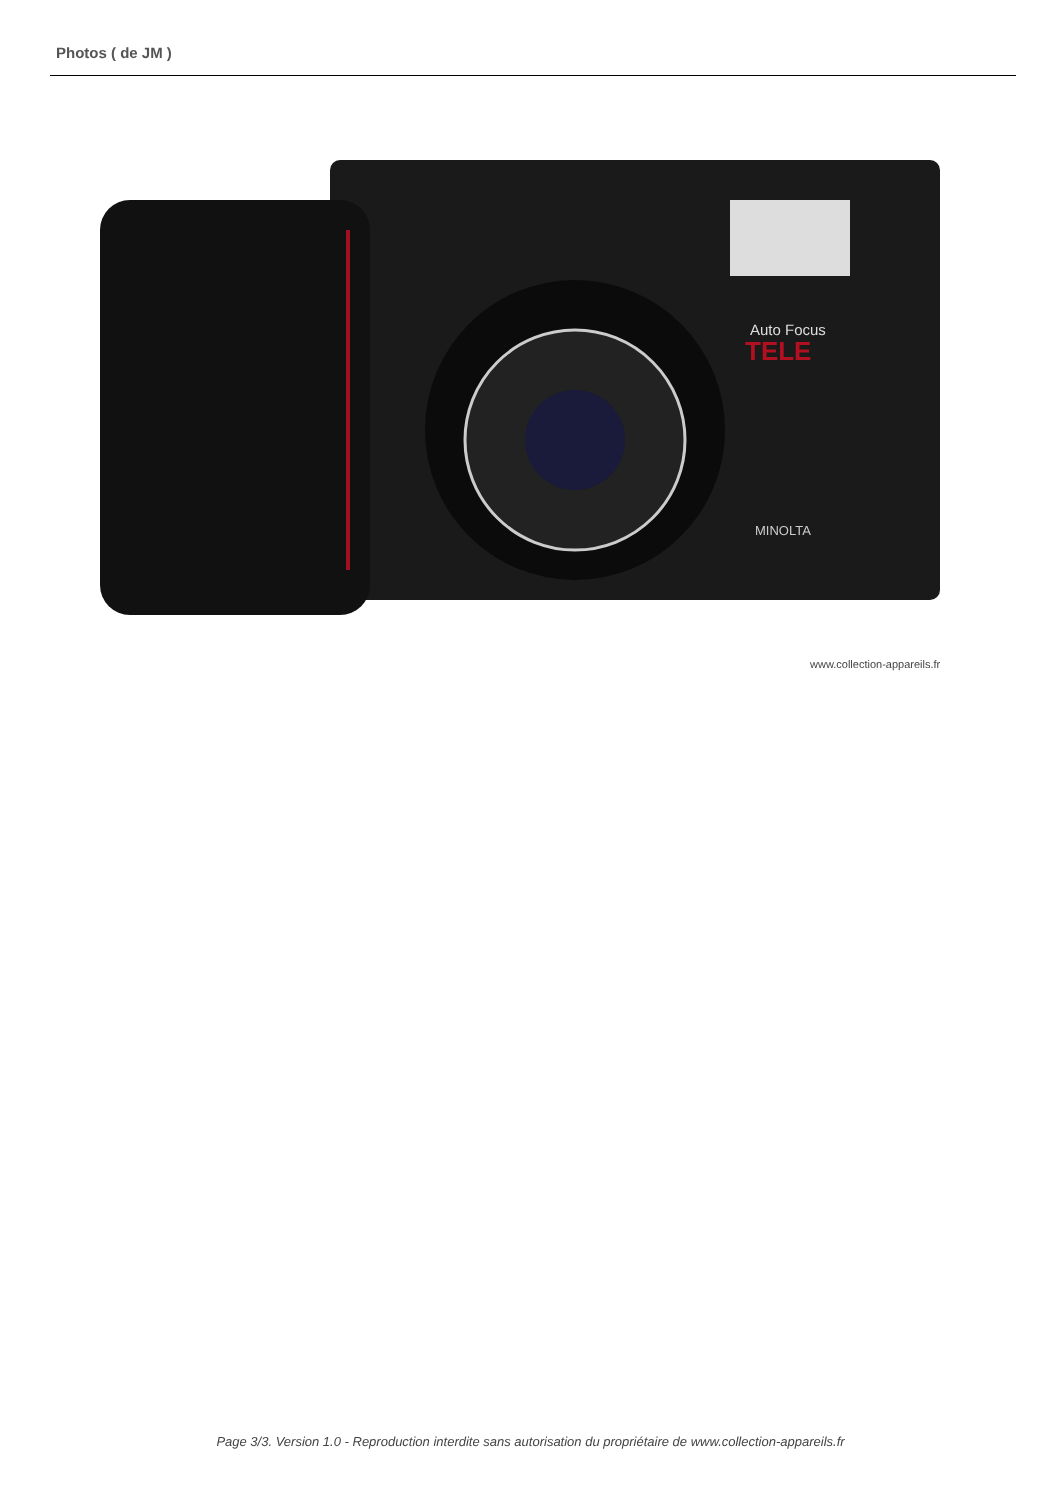Photos ( de JM )
Auto Focus
TELE
MINOLTA
www.collection-appareils.fr
Page 3/3. Version 1.0 - Reproduction interdite sans autorisation du propriétaire de www.collection-appareils.fr